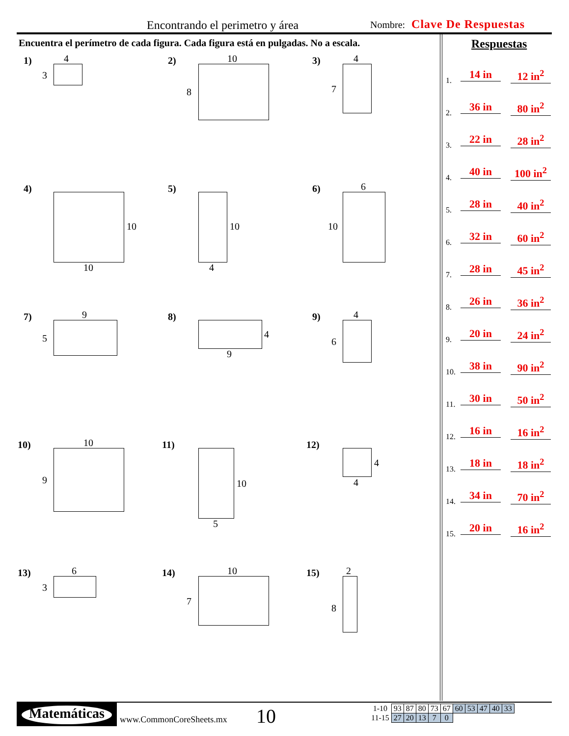Encontrando el perimetro y área
Nombre: Clave De Respuestas
Encuentra el perímetro de cada figura. Cada figura está en pulgadas. No a escala.
Respuestas
1. 14 in 12 in<sup>2</sup>
2. 36 in 80 in<sup>2</sup>
3. 22 in 28 in<sup>2</sup>
4. 40 in 100 in<sup>2</sup>
5. 28 in 40 in<sup>2</sup>
6. 32 in 60 in<sup>2</sup>
7. 28 in 45 in<sup>2</sup>
8. 26 in 36 in<sup>2</sup>
9. 20 in 24 in<sup>2</sup>
10. 38 in 90 in<sup>2</sup>
11. 30 in 50 in<sup>2</sup>
12. 16 in 16 in<sup>2</sup>
13. 18 in 18 in<sup>2</sup>
14. 34 in 70 in<sup>2</sup>
15. 20 in 16 in<sup>2</sup>
1) 4
3
2) 10
8
3) 4
7
4)
10
10
5)
10
4
6) 6
10
7) 9
5
8)
4
9
9) 4
6
10) 10
9
11)
10
5
12)
4
4
13) 6
3
14) 10
7
15) 2
8
Matemáticas
www.CommonCoreSheets.mx 10
| 1-10 | 93 | 87 | 80 | 73 | 67 | 60 | 53 | 47 | 40 | 33 |
| 11-15 | 27 | 20 | 13 | 7 | 0 | | | | | |